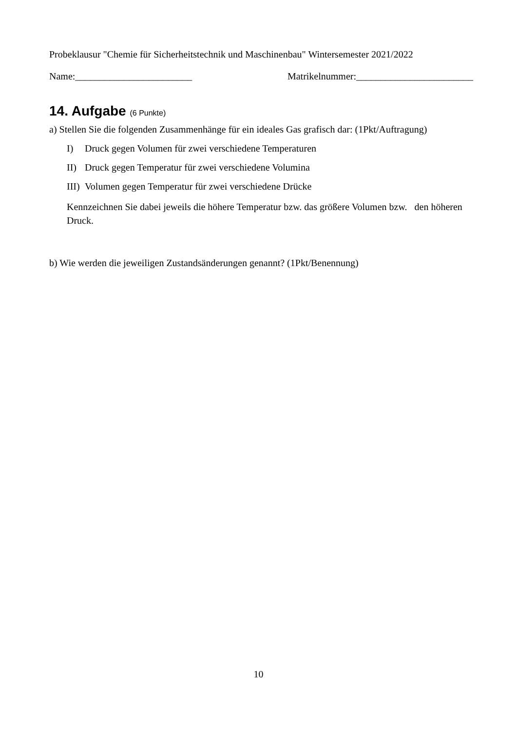Probeklausur "Chemie für Sicherheitstechnik und Maschinenbau" Wintersemester 2021/2022
Name:________________________ Matrikelnummer:________________________
14. Aufgabe (6 Punkte)
a) Stellen Sie die folgenden Zusammenhänge für ein ideales Gas grafisch dar: (1Pkt/Auftragung)
I) Druck gegen Volumen für zwei verschiedene Temperaturen
II) Druck gegen Temperatur für zwei verschiedene Volumina
III) Volumen gegen Temperatur für zwei verschiedene Drücke
Kennzeichnen Sie dabei jeweils die höhere Temperatur bzw. das größere Volumen bzw. den höheren Druck.
b) Wie werden die jeweiligen Zustandsänderungen genannt? (1Pkt/Benennung)
10